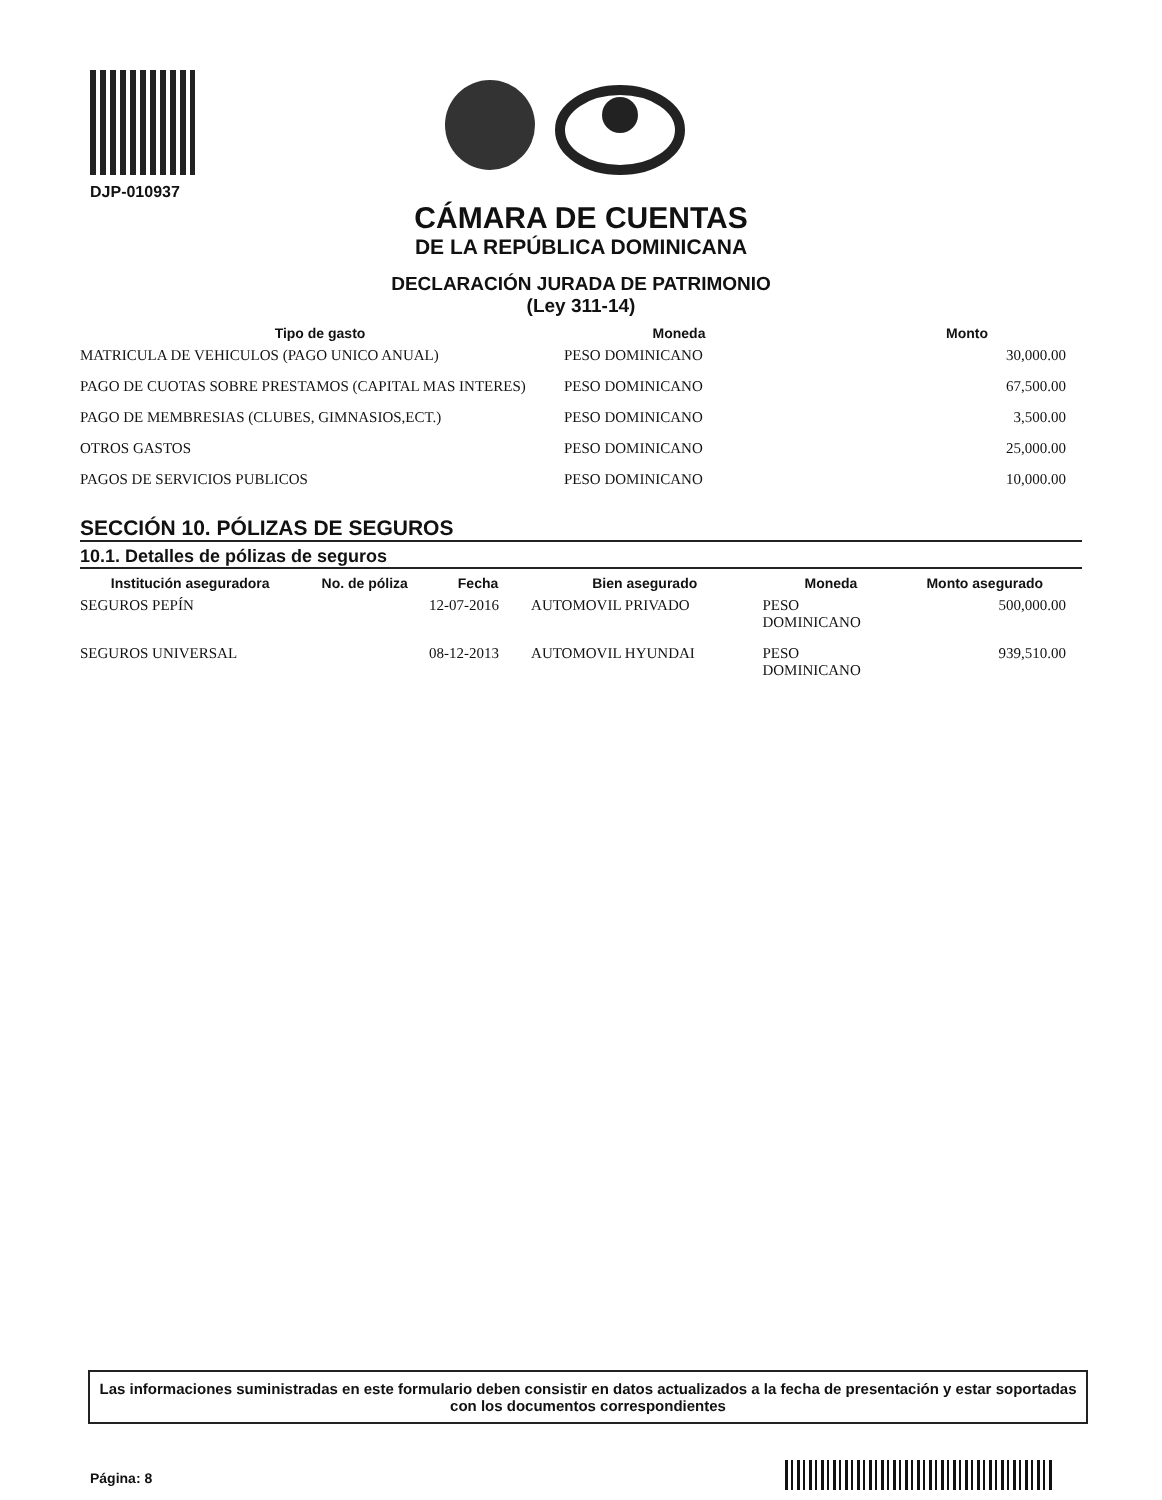DJP-010937
CÁMARA DE CUENTAS
DE LA REPÚBLICA DOMINICANA
DECLARACIÓN JURADA DE PATRIMONIO
(Ley 311-14)
| Tipo de gasto | Moneda | Monto |
| --- | --- | --- |
| MATRICULA DE VEHICULOS (PAGO UNICO ANUAL) | PESO DOMINICANO | 30,000.00 |
| PAGO DE CUOTAS SOBRE PRESTAMOS (CAPITAL MAS INTERES) | PESO DOMINICANO | 67,500.00 |
| PAGO DE MEMBRESIAS (CLUBES, GIMNASIOS,ECT.) | PESO DOMINICANO | 3,500.00 |
| OTROS GASTOS | PESO DOMINICANO | 25,000.00 |
| PAGOS DE SERVICIOS PUBLICOS | PESO DOMINICANO | 10,000.00 |
SECCIÓN 10. PÓLIZAS DE SEGUROS
10.1. Detalles de pólizas de seguros
| Institución aseguradora | No. de póliza | Fecha | Bien asegurado | Moneda | Monto asegurado |
| --- | --- | --- | --- | --- | --- |
| SEGUROS PEPÍN | | 12-07-2016 | AUTOMOVIL PRIVADO | PESO DOMINICANO | 500,000.00 |
| SEGUROS UNIVERSAL | | 08-12-2013 | AUTOMOVIL HYUNDAI | PESO DOMINICANO | 939,510.00 |
Las informaciones suministradas en este formulario deben consistir en datos actualizados a la fecha de presentación y estar soportadas con los documentos correspondientes
Página: 8